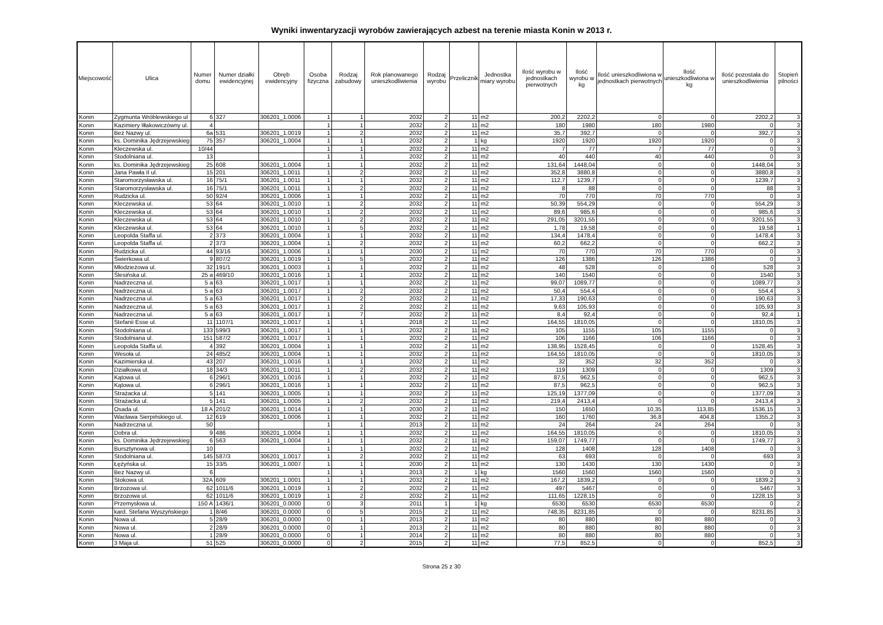Wyniki inwentaryzacji wyrobów zawierających azbest na terenie miasta Konin w 2013 r.
| Miejscowość | Ulica | Numer domu | Numer działki ewidencyjnej | Obręb ewidencyjny | Osoba fizyczna | Rodzaj zabudowy | Rok planowanego unieszkodliwienia | Rodzaj wyrobu | Przelicznik | Jednostka miary wyrobu | Ilość wyrobu w jednostkach pierwotnych | Ilość wyrobu w kg | Ilość unieszkodliwiona w jednostkach pierwotnych | Ilość unieszkodliwiona w kg | Ilość pozostała do unieszkodliwienia | Stopień pilności |
| --- | --- | --- | --- | --- | --- | --- | --- | --- | --- | --- | --- | --- | --- | --- | --- | --- |
| Konin | Zygmunta Wróblewskiego ul | 6 | 327 | 306201_1.0006 | 1 | 1 | 2032 | 2 | 11 | m2 | 200,2 | 2202,2 | 0 | 0 | 2202,2 | 3 |
| Konin | Kazimiery Iłłakowiczówny ul. | 4 | | | 1 | 1 | 2032 | 2 | 11 | m2 | 180 | 1980 | 180 | 1980 | 0 | 3 |
| Konin | Bez Nazwy ul. | 6a | 531 | 306201_1.0019 | 1 | 2 | 2032 | 2 | 11 | m2 | 35,7 | 392,7 | 0 | 0 | 392,7 | 3 |
| Konin | ks. Dominika Jędrzejewskieg | 75 | 357 | 306201_1.0004 | 1 | 1 | 2032 | 2 | 1 | kg | 1920 | 1920 | 1920 | 1920 | 0 | 3 |
| Konin | Kleczewska ul. | 10/44 | | | 1 | 1 | 2032 | 2 | 11 | m2 | 7 | 77 | 7 | 77 | 0 | 3 |
| Konin | Stodolniana ul. | 13 | | | 1 | 1 | 2032 | 2 | 11 | m2 | 40 | 440 | 40 | 440 | 0 | 3 |
| Konin | ks. Dominika Jędrzejewskieg | 25 | 608 | 306201_1.0004 | 1 | 1 | 2032 | 2 | 11 | m2 | 131,64 | 1448,04 | 0 | 0 | 1448,04 | 3 |
| Konin | Jana Pawła II ul. | 15 | 201 | 306201_1.0011 | 1 | 2 | 2032 | 2 | 11 | m2 | 352,8 | 3880,8 | 0 | 0 | 3880,8 | 3 |
| Konin | Staromorzysławska ul. | 16 | 75/1 | 306201_1.0011 | 1 | 1 | 2032 | 2 | 11 | m2 | 112,7 | 1239,7 | 0 | 0 | 1239,7 | 3 |
| Konin | Staromorzysławska ul. | 16 | 75/1 | 306201_1.0011 | 1 | 2 | 2032 | 2 | 11 | m2 | 8 | 88 | 0 | 0 | 88 | 3 |
| Konin | Rudzicka ul. | 50 | 92/4 | 306201_1.0006 | 1 | 1 | 2032 | 2 | 11 | m2 | 70 | 770 | 70 | 770 | 0 | 3 |
| Konin | Kleczewska ul. | 53 | 64 | 306201_1.0010 | 1 | 2 | 2032 | 2 | 11 | m2 | 50,39 | 554,29 | 0 | 0 | 554,29 | 3 |
| Konin | Kleczewska ul. | 53 | 64 | 306201_1.0010 | 1 | 2 | 2032 | 2 | 11 | m2 | 89,6 | 985,6 | 0 | 0 | 985,6 | 3 |
| Konin | Kleczewska ul. | 53 | 64 | 306201_1.0010 | 1 | 2 | 2032 | 2 | 11 | m2 | 291,05 | 3201,55 | 0 | 0 | 3201,55 | 3 |
| Konin | Kleczewska ul. | 53 | 64 | 306201_1.0010 | 1 | 5 | 2032 | 2 | 11 | m2 | 1,78 | 19,58 | 0 | 0 | 19,58 | 1 |
| Konin | Leopolda Staffa ul. | 2 | 373 | 306201_1.0004 | 1 | 1 | 2032 | 2 | 11 | m2 | 134,4 | 1478,4 | 0 | 0 | 1478,4 | 3 |
| Konin | Leopolda Staffa ul. | 2 | 373 | 306201_1.0004 | 1 | 2 | 2032 | 2 | 11 | m2 | 60,2 | 662,2 | 0 | 0 | 662,2 | 3 |
| Konin | Rudzicka ul. | 44 | 93/16 | 306201_1.0006 | 1 | 1 | 2030 | 2 | 11 | m2 | 70 | 770 | 70 | 770 | 0 | 3 |
| Konin | Świerkowa ul. | 9 | 807/2 | 306201_1.0019 | 1 | 5 | 2032 | 2 | 11 | m2 | 126 | 1386 | 126 | 1386 | 0 | 3 |
| Konin | Młodzieżowa ul. | 32 | 191/1 | 306201_1.0003 | 1 | 1 | 2032 | 2 | 11 | m2 | 48 | 528 | 0 | 0 | 528 | 3 |
| Konin | Ślesińska ul. | 25 a | 469/10 | 306201_1.0016 | 1 | 1 | 2032 | 2 | 11 | m2 | 140 | 1540 | 0 | 0 | 1540 | 3 |
| Konin | Nadrzeczna ul. | 5 a | 63 | 306201_1.0017 | 1 | 1 | 2032 | 2 | 11 | m2 | 99,07 | 1089,77 | 0 | 0 | 1089,77 | 3 |
| Konin | Nadrzeczna ul. | 5 a | 63 | 306201_1.0017 | 1 | 2 | 2032 | 2 | 11 | m2 | 50,4 | 554,4 | 0 | 0 | 554,4 | 3 |
| Konin | Nadrzeczna ul. | 5 a | 63 | 306201_1.0017 | 1 | 2 | 2032 | 2 | 11 | m2 | 17,33 | 190,63 | 0 | 0 | 190,63 | 3 |
| Konin | Nadrzeczna ul. | 5 a | 63 | 306201_1.0017 | 1 | 2 | 2032 | 2 | 11 | m2 | 9,63 | 105,93 | 0 | 0 | 105,93 | 3 |
| Konin | Nadrzeczna ul. | 5 a | 63 | 306201_1.0017 | 1 | 7 | 2032 | 2 | 11 | m2 | 8,4 | 92,4 | 0 | 0 | 92,4 | 1 |
| Konin | Stefanii Esse ul. | 11 | 1107/1 | 306201_1.0017 | 1 | 1 | 2018 | 2 | 11 | m2 | 164,55 | 1810,05 | 0 | 0 | 1810,05 | 3 |
| Konin | Stodolniana ul. | 133 | 599/3 | 306201_1.0017 | 1 | 1 | 2032 | 2 | 11 | m2 | 105 | 1155 | 105 | 1155 | 0 | 3 |
| Konin | Stodolniana ul. | 151 | 587/2 | 306201_1.0017 | 1 | 1 | 2032 | 2 | 11 | m2 | 106 | 1166 | 106 | 1166 | 0 | 3 |
| Konin | Leopolda Staffa ul. | 4 | 392 | 306201_1.0004 | 1 | 1 | 2032 | 2 | 11 | m2 | 138,95 | 1528,45 | 0 | 0 | 1528,45 | 3 |
| Konin | Wesoła ul. | 24 | 485/2 | 306201_1.0004 | 1 | 1 | 2032 | 2 | 11 | m2 | 164,55 | 1810,05 | 0 | 0 | 1810,05 | 3 |
| Konin | Kazimierska ul. | 43 | 207 | 306201_1.0016 | 1 | 1 | 2032 | 2 | 11 | m2 | 32 | 352 | 32 | 352 | 0 | 3 |
| Konin | Działkowa ul. | 18 | 34/3 | 306201_1.0011 | 1 | 2 | 2032 | 2 | 11 | m2 | 119 | 1309 | 0 | 0 | 1309 | 3 |
| Konin | Kątowa ul. | 6 | 296/1 | 306201_1.0016 | 1 | 1 | 2032 | 2 | 11 | m2 | 87,5 | 962,5 | 0 | 0 | 962,5 | 3 |
| Konin | Kątowa ul. | 6 | 296/1 | 306201_1.0016 | 1 | 1 | 2032 | 2 | 11 | m2 | 87,5 | 962,5 | 0 | 0 | 962,5 | 3 |
| Konin | Strażacka ul. | 5 | 141 | 306201_1.0005 | 1 | 1 | 2032 | 2 | 11 | m2 | 125,19 | 1377,09 | 0 | 0 | 1377,09 | 3 |
| Konin | Strażacka ul. | 5 | 141 | 306201_1.0005 | 1 | 2 | 2032 | 2 | 11 | m2 | 219,4 | 2413,4 | 0 | 0 | 2413,4 | 3 |
| Konin | Osada ul. | 18 A | 201/2 | 306201_1.0014 | 1 | 1 | 2030 | 2 | 11 | m2 | 150 | 1650 | 10,35 | 113,85 | 1536,15 | 3 |
| Konin | Wacława Sierpińskiego ul. | 12 | 619 | 306201_1.0006 | 1 | 1 | 2032 | 2 | 11 | m2 | 160 | 1760 | 36,8 | 404,8 | 1355,2 | 3 |
| Konin | Nadrzeczna ul. | 50 | | | 1 | 1 | 2013 | 2 | 11 | m2 | 24 | 264 | 24 | 264 | 0 | 3 |
| Konin | Dobra ul. | 9 | 486 | 306201_1.0004 | 1 | 1 | 2032 | 2 | 11 | m2 | 164,55 | 1810,05 | 0 | 0 | 1810,05 | 3 |
| Konin | ks. Dominika Jędrzejewskieg | 6 | 563 | 306201_1.0004 | 1 | 1 | 2032 | 2 | 11 | m2 | 159,07 | 1749,77 | 0 | 0 | 1749,77 | 3 |
| Konin | Bursztynowa ul. | 10 | | | 1 | 1 | 2032 | 2 | 11 | m2 | 128 | 1408 | 128 | 1408 | 0 | 3 |
| Konin | Stodolniana ul. | 145 | 587/3 | 306201_1.0017 | 1 | 2 | 2032 | 2 | 11 | m2 | 63 | 693 | 0 | 0 | 693 | 3 |
| Konin | Łężyńska ul. | 15 | 33/5 | 306201_1.0007 | 1 | 1 | 2030 | 2 | 11 | m2 | 130 | 1430 | 130 | 1430 | 0 | 3 |
| Konin | Bez Nazwy ul. | 6 | | | 1 | 1 | 2013 | 2 | 1 | kg | 1560 | 1560 | 1560 | 1560 | 0 | 3 |
| Konin | Stokowa ul. | 32A | 609 | 306201_1.0001 | 1 | 1 | 2032 | 2 | 11 | m2 | 167,2 | 1839,2 | 0 | 0 | 1839,2 | 3 |
| Konin | Brzozowa ul. | 62 | 1011/6 | 306201_1.0019 | 1 | 2 | 2032 | 2 | 11 | m2 | 497 | 5467 | 0 | 0 | 5467 | 3 |
| Konin | Brzozowa ul. | 62 | 1011/6 | 306201_1.0019 | 1 | 2 | 2032 | 2 | 11 | m2 | 111,65 | 1228,15 | 0 | 0 | 1228,15 | 3 |
| Konin | Przemysłowa ul. | 150 A | 1436/1 | 306201_0.0000 | 0 | 3 | 2011 | 1 | 1 | kg | 6530 | 6530 | 6530 | 6530 | 0 | 2 |
| Konin | kard. Stefana Wyszyńskiego | 1 | 8/46 | 306201_0.0000 | 0 | 5 | 2015 | 2 | 11 | m2 | 748,35 | 8231,85 | 0 | 0 | 8231,85 | 3 |
| Konin | Nowa ul. | 5 | 28/9 | 306201_0.0000 | 0 | 1 | 2013 | 2 | 11 | m2 | 80 | 880 | 80 | 880 | 0 | 3 |
| Konin | Nowa ul. | 2 | 28/9 | 306201_0.0000 | 0 | 1 | 2013 | 2 | 11 | m2 | 80 | 880 | 80 | 880 | 0 | 3 |
| Konin | Nowa ul. | 1 | 28/9 | 306201_0.0000 | 0 | 1 | 2014 | 2 | 11 | m2 | 80 | 880 | 80 | 880 | 0 | 3 |
| Konin | 3 Maja ul. | 51 | 525 | 306201_0.0000 | 0 | 2 | 2015 | 2 | 11 | m2 | 77,5 | 852,5 | 0 | 0 | 852,5 | 3 |
Strona 25 z 30